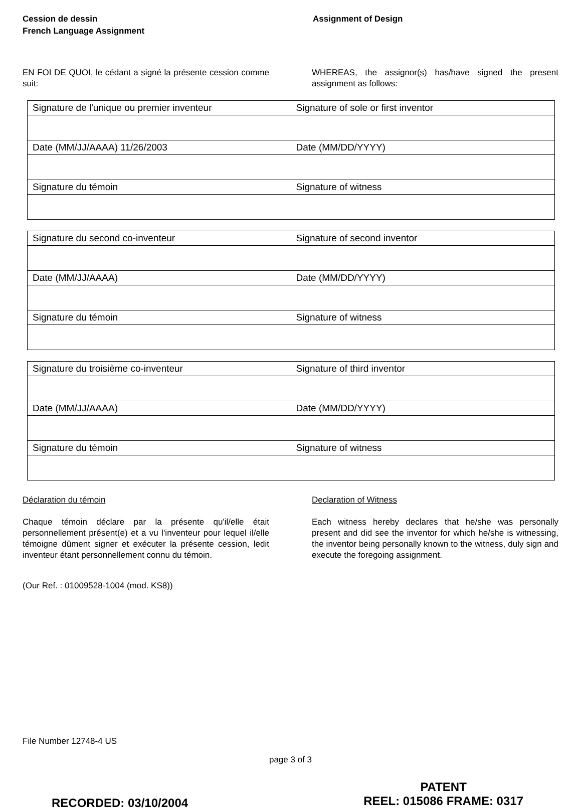Cession de dessin
French Language Assignment
Assignment of Design
EN FOI DE QUOI, le cédant a signé la présente cession comme suit:
WHEREAS, the assignor(s) has/have signed the present assignment as follows:
| Signature de l'unique ou premier inventeur | Signature of sole or first inventor |
| Date (MM/JJ/AAAA) 11/26/2003 | Date (MM/DD/YYYY) |
| Signature du témoin | Signature of witness |
| Signature du second co-inventeur | Signature of second inventor |
| Date (MM/JJ/AAAA) | Date (MM/DD/YYYY) |
| Signature du témoin | Signature of witness |
| Signature du troisième co-inventeur | Signature of third inventor |
| Date (MM/JJ/AAAA) | Date (MM/DD/YYYY) |
| Signature du témoin | Signature of witness |
Déclaration du témoin
Chaque témoin déclare par la présente qu'il/elle était personnellement présent(e) et a vu l'inventeur pour lequel il/elle témoigne dûment signer et exécuter la présente cession, ledit inventeur étant personnellement connu du témoin.
Declaration of Witness
Each witness hereby declares that he/she was personally present and did see the inventor for which he/she is witnessing, the inventor being personally known to the witness, duly sign and execute the foregoing assignment.
(Our Ref. : 01009528-1004 (mod. KS8))
File Number 12748-4 US
page 3 of 3
RECORDED: 03/10/2004
PATENT
REEL: 015086 FRAME: 0317